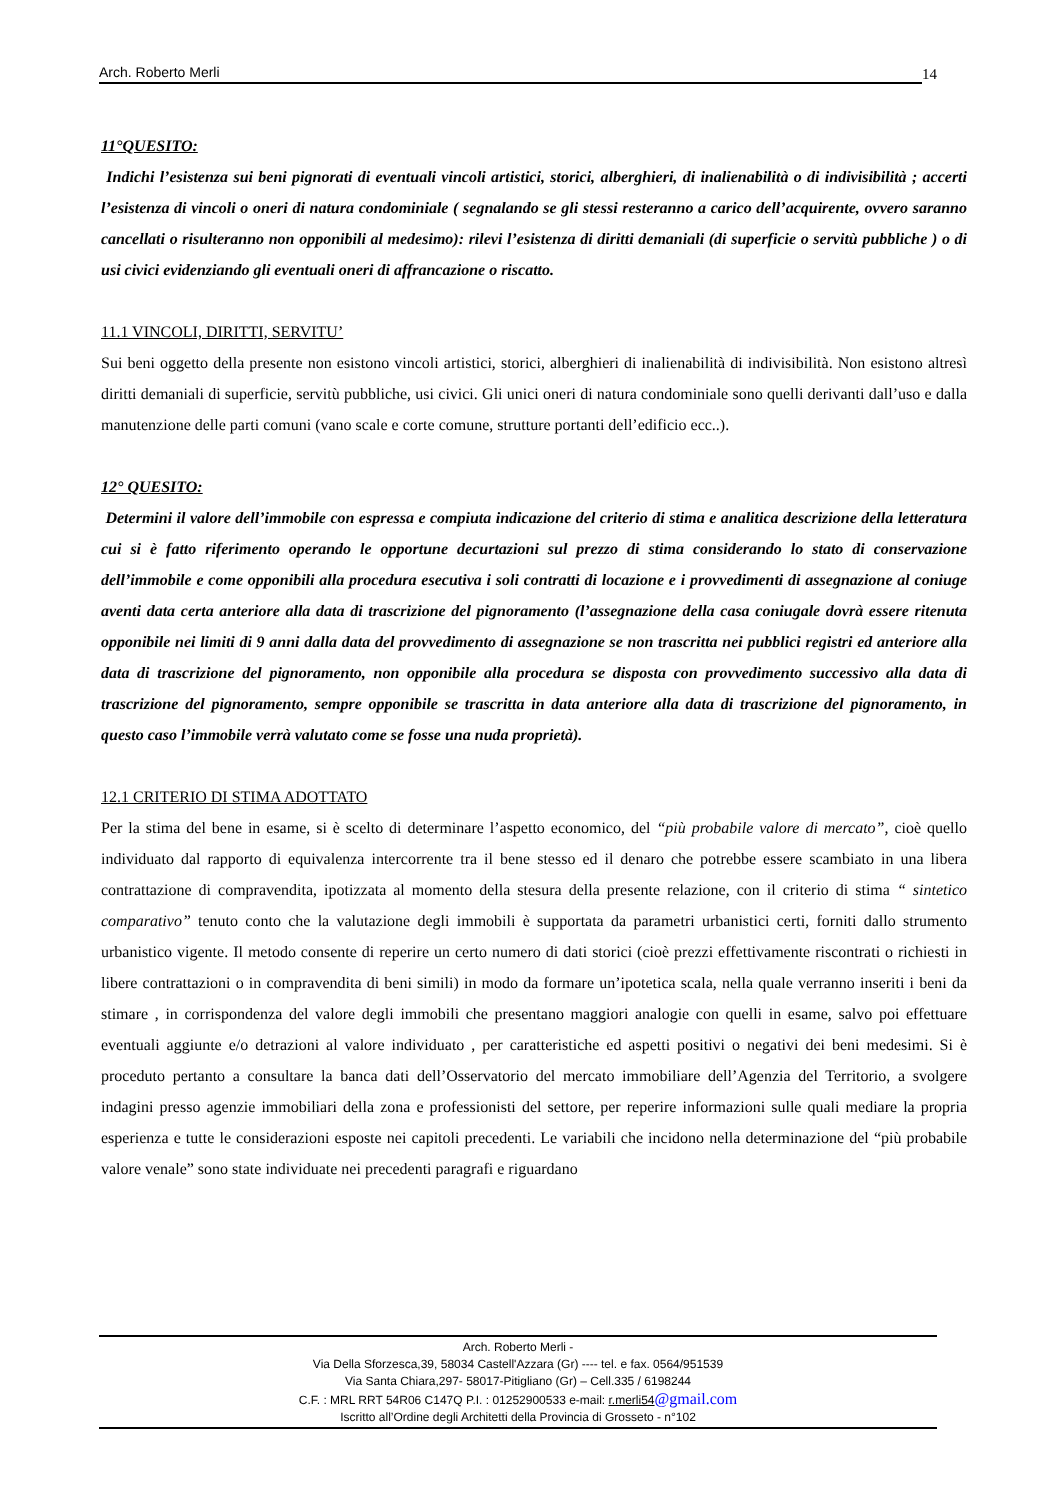Arch. Roberto Merli 14
11°QUESITO:
Indichi l’esistenza sui beni pignorati di eventuali vincoli artistici, storici, alberghieri, di inalienabilità o di indivisibilità ; accerti l’esistenza di vincoli o oneri di natura condominiale ( segnalando se gli stessi resteranno a carico dell’acquirente, ovvero saranno cancellati o risulteranno non opponibili al medesimo): rilevi l’esistenza di diritti demaniali (di superficie o servitù pubbliche ) o di usi civici evidenziando gli eventuali oneri di affrancazione o riscatto.
11.1 VINCOLI, DIRITTI, SERVITU’
Sui beni oggetto della presente non esistono vincoli artistici, storici, alberghieri di inalienabilità di indivisibilità. Non esistono altresì diritti demaniali di superficie, servitù pubbliche, usi civici. Gli unici oneri di natura condominiale sono quelli derivanti dall’uso e dalla manutenzione delle parti comuni (vano scale e corte comune, strutture portanti dell’edificio ecc..).
12° QUESITO:
Determini il valore dell’immobile con espressa e compiuta indicazione del criterio di stima e analitica descrizione della letteratura cui si è fatto riferimento operando le opportune decurtazioni sul prezzo di stima considerando lo stato di conservazione dell’immobile e come opponibili alla procedura esecutiva i soli contratti di locazione e i provvedimenti di assegnazione al coniuge aventi data certa anteriore alla data di trascrizione del pignoramento (l’assegnazione della casa coniugale dovrà essere ritenuta opponibile nei limiti di 9 anni dalla data del provvedimento di assegnazione se non trascritta nei pubblici registri ed anteriore alla data di trascrizione del pignoramento, non opponibile alla procedura se disposta con provvedimento successivo alla data di trascrizione del pignoramento, sempre opponibile se trascritta in data anteriore alla data di trascrizione del pignoramento, in questo caso l’immobile verrà valutato come se fosse una nuda proprietà).
12.1 CRITERIO DI STIMA ADOTTATO
Per la stima del bene in esame, si è scelto di determinare l’aspetto economico, del “più probabile valore di mercato”, cioè quello individuato dal rapporto di equivalenza intercorrente tra il bene stesso ed il denaro che potrebbe essere scambiato in una libera contrattazione di compravendita, ipotizzata al momento della stesura della presente relazione, con il criterio di stima “ sintetico comparativo” tenuto conto che la valutazione degli immobili è supportata da parametri urbanistici certi, forniti dallo strumento urbanistico vigente. Il metodo consente di reperire un certo numero di dati storici (cioè prezzi effettivamente riscontrati o richiesti in libere contrattazioni o in compravendita di beni simili) in modo da formare un’ipotetica scala, nella quale verranno inseriti i beni da stimare , in corrispondenza del valore degli immobili che presentano maggiori analogie con quelli in esame, salvo poi effettuare eventuali aggiunte e/o detrazioni al valore individuato , per caratteristiche ed aspetti positivi o negativi dei beni medesimi. Si è proceduto pertanto a consultare la banca dati dell’Osservatorio del mercato immobiliare dell’Agenzia del Territorio, a svolgere indagini presso agenzie immobiliari della zona e professionisti del settore, per reperire informazioni sulle quali mediare la propria esperienza e tutte le considerazioni esposte nei capitoli precedenti. Le variabili che incidono nella determinazione del “più probabile valore venale” sono state individuate nei precedenti paragrafi e riguardano
Arch. Roberto Merli -
Via Della Sforzesca,39, 58034 Castell'Azzara (Gr) ---- tel. e fax. 0564/951539
Via Santa Chiara,297- 58017-Pitigliano (Gr) – Cell.335 / 6198244
C.F. : MRL RRT 54R06 C147Q P.I. : 01252900533 e-mail: r.merli54@gmail.com
Iscritto all’Ordine degli Architetti della Provincia di Grosseto - n°102